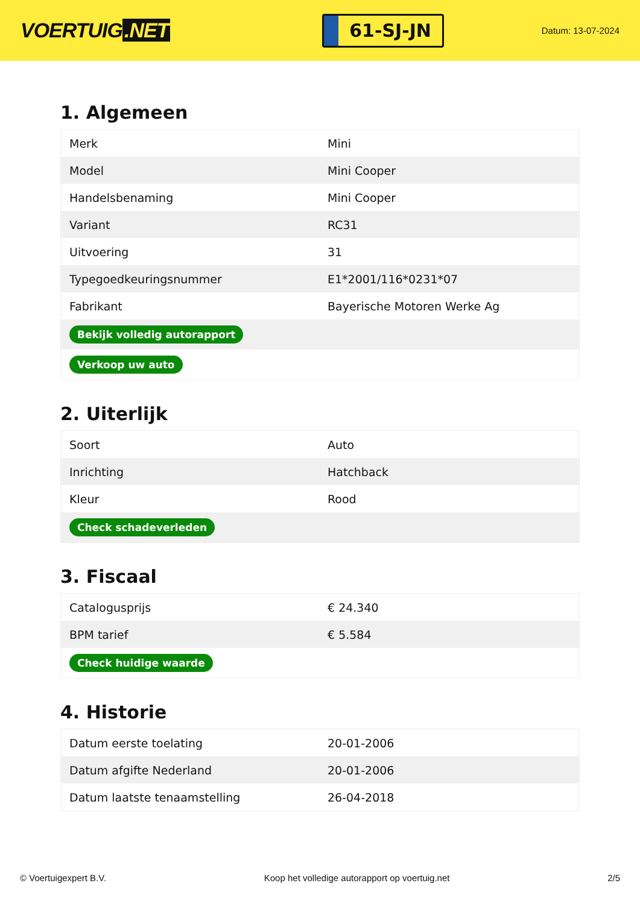VOERTUIG.NET
61-SJ-JN
Datum: 13-07-2024
1. Algemeen
| Merk | Mini |
| Model | Mini Cooper |
| Handelsbenaming | Mini Cooper |
| Variant | RC31 |
| Uitvoering | 31 |
| Typegoedkeuringsnummer | E1*2001/116*0231*07 |
| Fabrikant | Bayerische Motoren Werke Ag |
| Bekijk volledig autorapport | |
| Verkoop uw auto | |
2. Uiterlijk
| Soort | Auto |
| Inrichting | Hatchback |
| Kleur | Rood |
| Check schadeverleden | |
3. Fiscaal
| Catalogusprijs | € 24.340 |
| BPM tarief | € 5.584 |
| Check huidige waarde | |
4. Historie
| Datum eerste toelating | 20-01-2006 |
| Datum afgifte Nederland | 20-01-2006 |
| Datum laatste tenaamstelling | 26-04-2018 |
© Voertuigexpert B.V. Koop het volledige autorapport op voertuig.net 2/5